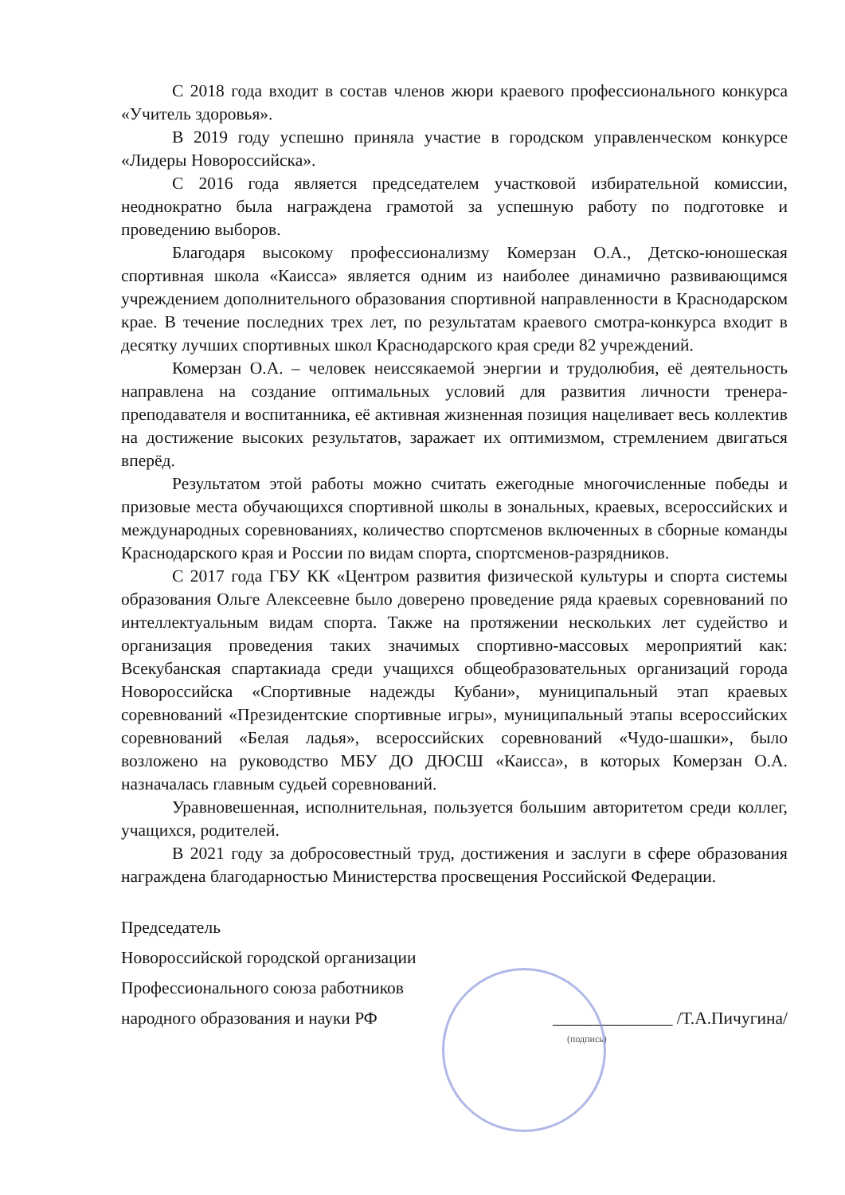С 2018 года входит в состав членов жюри краевого профессионального конкурса «Учитель здоровья».
В 2019 году успешно приняла участие в городском управленческом конкурсе «Лидеры Новороссийска».
С 2016 года является председателем участковой избирательной комиссии, неоднократно была награждена грамотой за успешную работу по подготовке и проведению выборов.
Благодаря высокому профессионализму Комерзан О.А., Детско-юношеская спортивная школа «Каисса» является одним из наиболее динамично развивающимся учреждением дополнительного образования спортивной направленности в Краснодарском крае. В течение последних трех лет, по результатам краевого смотра-конкурса входит в десятку лучших спортивных школ Краснодарского края среди 82 учреждений.
Комерзан О.А. – человек неиссякаемой энергии и трудолюбия, её деятельность направлена на создание оптимальных условий для развития личности тренера-преподавателя и воспитанника, её активная жизненная позиция нацеливает весь коллектив на достижение высоких результатов, заражает их оптимизмом, стремлением двигаться вперёд.
Результатом этой работы можно считать ежегодные многочисленные победы и призовые места обучающихся спортивной школы в зональных, краевых, всероссийских и международных соревнованиях, количество спортсменов включенных в сборные команды Краснодарского края и России по видам спорта, спортсменов-разрядников.
С 2017 года ГБУ КК «Центром развития физической культуры и спорта системы образования Ольге Алексеевне было доверено проведение ряда краевых соревнований по интеллектуальным видам спорта. Также на протяжении нескольких лет судейство и организация проведения таких значимых спортивно-массовых мероприятий как: Всекубанская спартакиада среди учащихся общеобразовательных организаций города Новороссийска «Спортивные надежды Кубани», муниципальный этап краевых соревнований «Президентские спортивные игры», муниципальный этапы всероссийских соревнований «Белая ладья», всероссийских соревнований «Чудо-шашки», было возложено на руководство МБУ ДО ДЮСШ «Каисса», в которых Комерзан О.А. назначалась главным судьей соревнований.
Уравновешенная, исполнительная, пользуется большим авторитетом среди коллег, учащихся, родителей.
В 2021 году за добросовестный труд, достижения и заслуги в сфере образования награждена благодарностью Министерства просвещения Российской Федерации.
Председатель
Новороссийской городской организации
Профессионального союза работников
народного образования и науки РФ ______________ /Т.А.Пичугина/
(подпись)